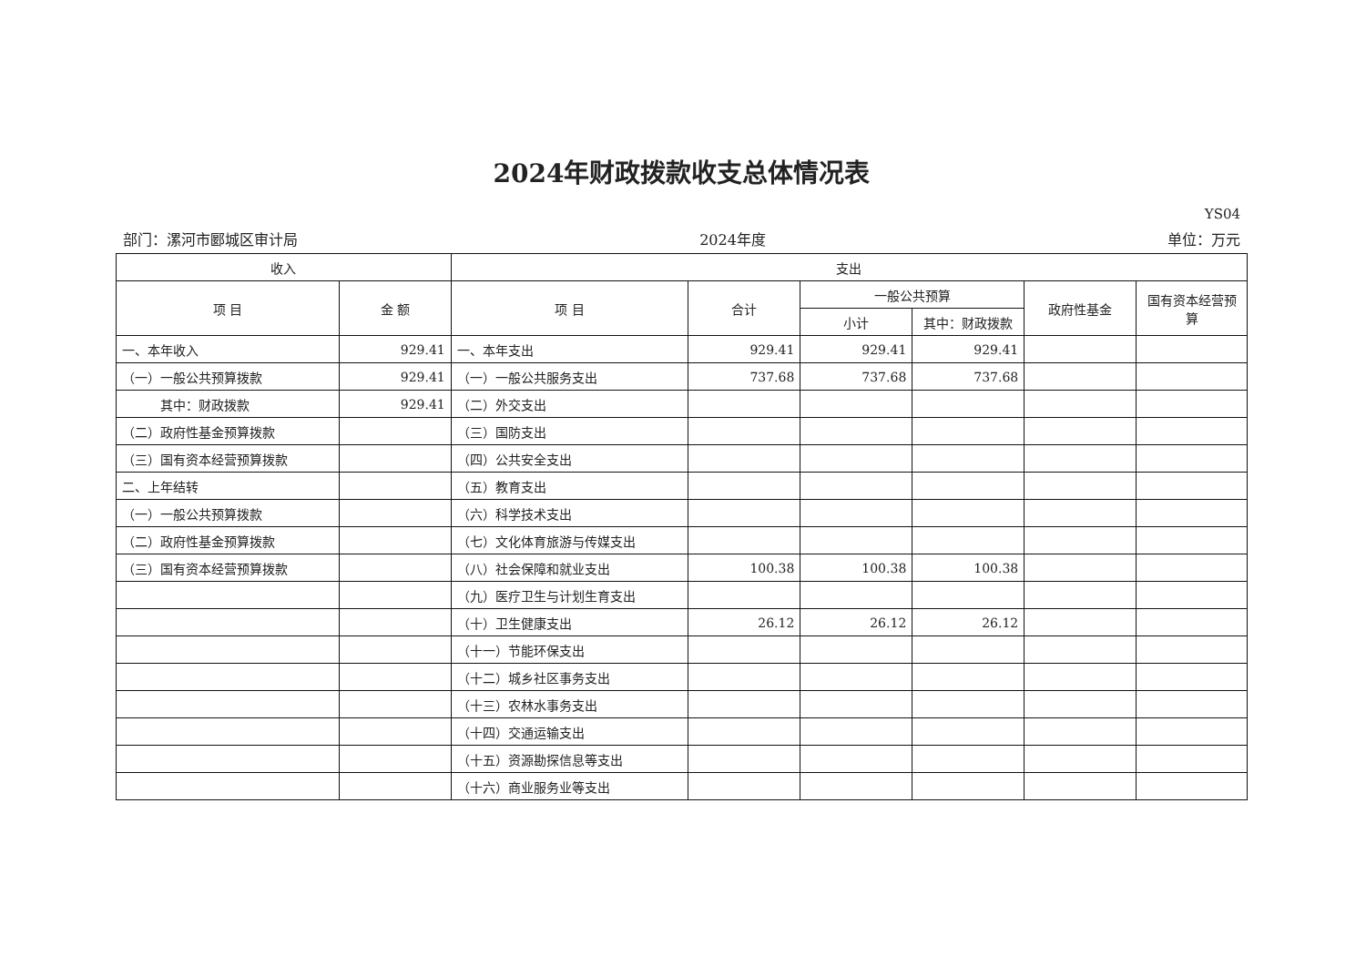2024年财政拨款收支总体情况表
YS04
部门：漯河市郾城区审计局 2024年度 单位：万元
| 收入 | | 支出 | | | | | |
| --- | --- | --- | --- | --- | --- | --- | --- |
| 项 目 | 金 额 | 项 目 | 合计 | 一般公共预算 | | 政府性基金 | 国有资本经营预算 |
| | | | | 小计 | 其中：财政拨款 | | |
| 一、本年收入 | 929.41 | 一、本年支出 | 929.41 | 929.41 | 929.41 | | |
| （一）一般公共预算拨款 | 929.41 | （一）一般公共服务支出 | 737.68 | 737.68 | 737.68 | | |
| 其中：财政拨款 | 929.41 | （二）外交支出 | | | | | |
| （二）政府性基金预算拨款 | | （三）国防支出 | | | | | |
| （三）国有资本经营预算拨款 | | （四）公共安全支出 | | | | | |
| 二、上年结转 | | （五）教育支出 | | | | | |
| （一）一般公共预算拨款 | | （六）科学技术支出 | | | | | |
| （二）政府性基金预算拨款 | | （七）文化体育旅游与传媒支出 | | | | | |
| （三）国有资本经营预算拨款 | | （八）社会保障和就业支出 | 100.38 | 100.38 | 100.38 | | |
| | | （九）医疗卫生与计划生育支出 | | | | | |
| | | （十）卫生健康支出 | 26.12 | 26.12 | 26.12 | | |
| | | （十一）节能环保支出 | | | | | |
| | | （十二）城乡社区事务支出 | | | | | |
| | | （十三）农林水事务支出 | | | | | |
| | | （十四）交通运输支出 | | | | | |
| | | （十五）资源勘探信息等支出 | | | | | |
| | | （十六）商业服务业等支出 | | | | | |